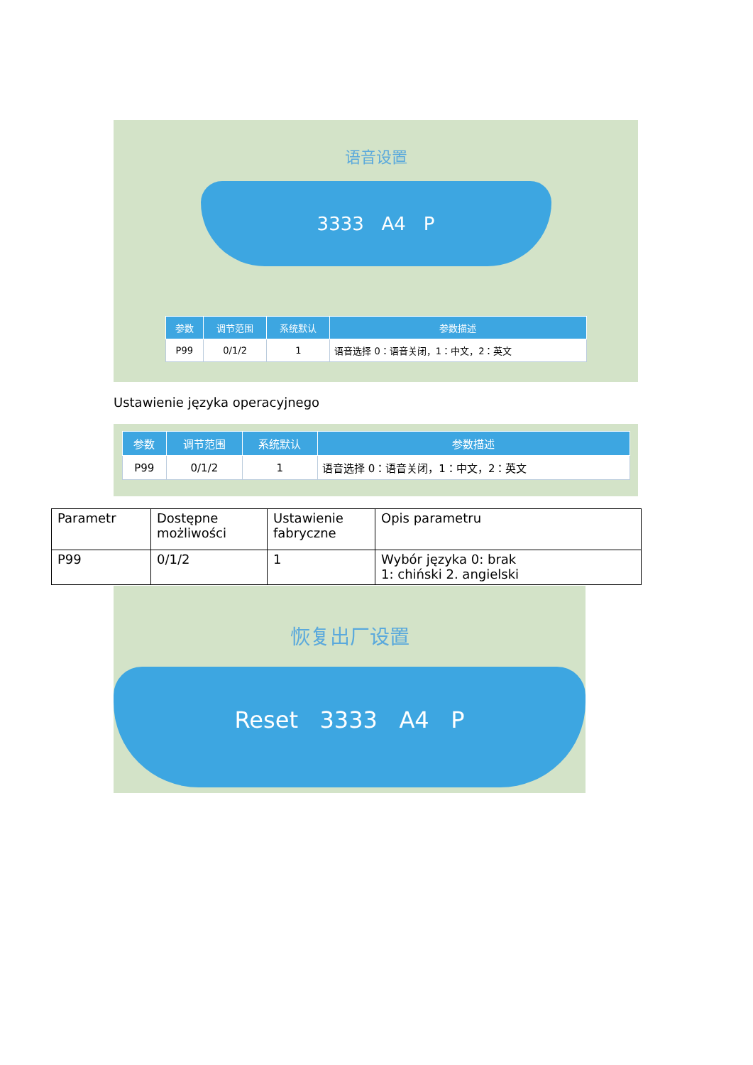语音设置
3333 A4 P
| 参数 | 调节范围 | 系统默认 | 参数描述 |
| --- | --- | --- | --- |
| P99 | 0/1/2 | 1 | 语音选择 0：语音关闭，1：中文，2：英文 |
Ustawienie języka operacyjnego
| 参数 | 调节范围 | 系统默认 | 参数描述 |
| --- | --- | --- | --- |
| P99 | 0/1/2 | 1 | 语音选择 0：语音关闭，1：中文，2：英文 |
| Parametr | Dostępne możliwości | Ustawienie fabryczne | Opis parametru |
| P99 | 0/1/2 | 1 | Wybór języka 0: brak 1: chiński 2. angielski |
恢复出厂设置
Reset 3333 A4 P